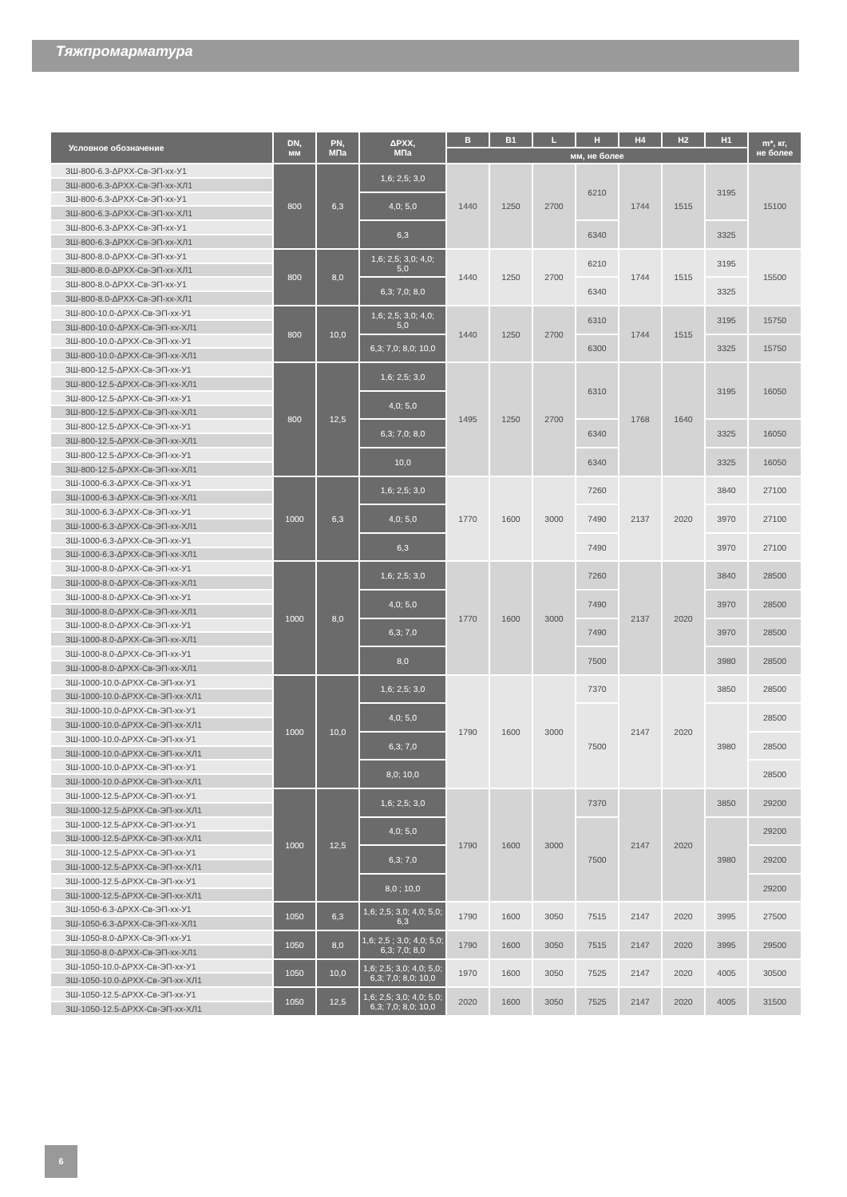Тяжпромарматура
| Условное обозначение | DN, мм | PN, МПа | ΔPXX, МПа | B | B1 | L | H | H4 | H2 | H1 | m*, кг, не более |
| --- | --- | --- | --- | --- | --- | --- | --- | --- | --- | --- | --- |
| | | | | мм, не более | | | | | | | |
| ЗШ-800-6.3-ΔPXX-Св-ЭП-хх-У1 | 800 | 6,3 | 1,6; 2,5; 3,0 | 1440 | 1250 | 2700 | 6210 | 1744 | 1515 | 3195 | 15100 |
| ЗШ-800-6.3-ΔPXX-Св-ЭП-хх-ХЛ1 | | | | | | | | | | | |
| ЗШ-800-6.3-ΔPXX-Св-ЭП-хх-У1 | | | 4,0; 5,0 | | | | | | | | |
| ЗШ-800-6.3-ΔPXX-Св-ЭП-хх-ХЛ1 | | | | | | | | | | | |
| ЗШ-800-6.3-ΔPXX-Св-ЭП-хх-У1 | | | 6,3 | | | | 6340 | | | 3325 | |
| ЗШ-800-6.3-ΔPXX-Св-ЭП-хх-ХЛ1 | | | | | | | | | | | |
| ЗШ-800-8.0-ΔPXX-Св-ЭП-хх-У1 | 800 | 8,0 | 1,6; 2,5; 3,0; 4,0; 5,0 | 1440 | 1250 | 2700 | 6210 | 1744 | 1515 | 3195 | 15500 |
| ЗШ-800-8.0-ΔPXX-Св-ЭП-хх-ХЛ1 | | | | | | | | | | | |
| ЗШ-800-8.0-ΔPXX-Св-ЭП-хх-У1 | | | 6,3; 7,0; 8,0 | | | | 6340 | | | 3325 | |
| ЗШ-800-8.0-ΔPXX-Св-ЭП-хх-ХЛ1 | | | | | | | | | | | |
| ЗШ-800-10.0-ΔPXX-Св-ЭП-хх-У1 | 800 | 10,0 | 1,6; 2,5; 3,0; 4,0; 5,0 | 1440 | 1250 | 2700 | 6310 | 1744 | 1515 | 3195 | 15750 |
| ЗШ-800-10.0-ΔPXX-Св-ЭП-хх-ХЛ1 | | | | | | | | | | | |
| ЗШ-800-10.0-ΔPXX-Св-ЭП-хх-У1 | | | 6,3; 7,0; 8,0; 10,0 | | | | 6300 | | | 3325 | 15750 |
| ЗШ-800-10.0-ΔPXX-Св-ЭП-хх-ХЛ1 | | | | | | | | | | | |
| ЗШ-800-12.5-ΔPXX-Св-ЭП-хх-У1 | 800 | 12,5 | 1,6; 2,5; 3,0 | 1495 | 1250 | 2700 | 6310 | 1768 | 1640 | 3195 | 16050 |
| ЗШ-800-12.5-ΔPXX-Св-ЭП-хх-ХЛ1 | | | | | | | | | | | |
| ЗШ-800-12.5-ΔPXX-Св-ЭП-хх-У1 | | | 4,0; 5,0 | | | | | | | | |
| ЗШ-800-12.5-ΔPXX-Св-ЭП-хх-ХЛ1 | | | | | | | | | | | |
| ЗШ-800-12.5-ΔPXX-Св-ЭП-хх-У1 | | | 6,3; 7,0; 8,0 | | | | 6340 | | | 3325 | 16050 |
| ЗШ-800-12.5-ΔPXX-Св-ЭП-хх-ХЛ1 | | | | | | | | | | | |
| ЗШ-800-12.5-ΔPXX-Св-ЭП-хх-У1 | | | 10,0 | | | | 6340 | | | 3325 | 16050 |
| ЗШ-800-12.5-ΔPXX-Св-ЭП-хх-ХЛ1 | | | | | | | | | | | |
| ЗШ-1000-6.3-ΔPXX-Св-ЭП-хх-У1 | 1000 | 6,3 | 1,6; 2,5; 3,0 | 1770 | 1600 | 3000 | 7260 | 2137 | 2020 | 3840 | 27100 |
| ЗШ-1000-6.3-ΔPXX-Св-ЭП-хх-ХЛ1 | | | | | | | | | | | |
| ЗШ-1000-6.3-ΔPXX-Св-ЭП-хх-У1 | | | 4,0; 5,0 | | | | 7490 | | | 3970 | 27100 |
| ЗШ-1000-6.3-ΔPXX-Св-ЭП-хх-ХЛ1 | | | | | | | | | | | |
| ЗШ-1000-6.3-ΔPXX-Св-ЭП-хх-У1 | | | 6,3 | | | | 7490 | | | 3970 | 27100 |
| ЗШ-1000-6.3-ΔPXX-Св-ЭП-хх-ХЛ1 | | | | | | | | | | | |
| ЗШ-1000-8.0-ΔPXX-Св-ЭП-хх-У1 | 1000 | 8,0 | 1,6; 2,5; 3,0 | 1770 | 1600 | 3000 | 7260 | 2137 | 2020 | 3840 | 28500 |
| ЗШ-1000-8.0-ΔPXX-Св-ЭП-хх-ХЛ1 | | | | | | | | | | | |
| ЗШ-1000-8.0-ΔPXX-Св-ЭП-хх-У1 | | | 4,0; 5,0 | | | | 7490 | | | 3970 | 28500 |
| ЗШ-1000-8.0-ΔPXX-Св-ЭП-хх-ХЛ1 | | | | | | | | | | | |
| ЗШ-1000-8.0-ΔPXX-Св-ЭП-хх-У1 | | | 6,3; 7,0 | | | | 7490 | | | 3970 | 28500 |
| ЗШ-1000-8.0-ΔPXX-Св-ЭП-хх-ХЛ1 | | | | | | | | | | | |
| ЗШ-1000-8.0-ΔPXX-Св-ЭП-хх-У1 | | | 8,0 | | | | 7500 | | | 3980 | 28500 |
| ЗШ-1000-8.0-ΔPXX-Св-ЭП-хх-ХЛ1 | | | | | | | | | | | |
| ЗШ-1000-10.0-ΔPXX-Св-ЭП-хх-У1 | 1000 | 10,0 | 1,6; 2,5; 3,0 | 1790 | 1600 | 3000 | 7370 | 2147 | 2020 | 3850 | 28500 |
| ЗШ-1000-10.0-ΔPXX-Св-ЭП-хх-ХЛ1 | | | | | | | | | | | |
| ЗШ-1000-10.0-ΔPXX-Св-ЭП-хх-У1 | | | 4,0; 5,0 | | | | 7500 | | | 3980 | 28500 |
| ЗШ-1000-10.0-ΔPXX-Св-ЭП-хх-ХЛ1 | | | | | | | | | | | |
| ЗШ-1000-10.0-ΔPXX-Св-ЭП-хх-У1 | | | 6,3; 7,0 | | | | | | | | 28500 |
| ЗШ-1000-10.0-ΔPXX-Св-ЭП-хх-ХЛ1 | | | | | | | | | | | |
| ЗШ-1000-10.0-ΔPXX-Св-ЭП-хх-У1 | | | 8,0; 10,0 | | | | | | | | 28500 |
| ЗШ-1000-10.0-ΔPXX-Св-ЭП-хх-ХЛ1 | | | | | | | | | | | |
| ЗШ-1000-12.5-ΔPXX-Св-ЭП-хх-У1 | 1000 | 12,5 | 1,6; 2,5; 3,0 | 1790 | 1600 | 3000 | 7370 | 2147 | 2020 | 3850 | 29200 |
| ЗШ-1000-12.5-ΔPXX-Св-ЭП-хх-ХЛ1 | | | | | | | | | | | |
| ЗШ-1000-12.5-ΔPXX-Св-ЭП-хх-У1 | | | 4,0; 5,0 | | | | 7500 | | | 3980 | 29200 |
| ЗШ-1000-12.5-ΔPXX-Св-ЭП-хх-ХЛ1 | | | | | | | | | | | |
| ЗШ-1000-12.5-ΔPXX-Св-ЭП-хх-У1 | | | 6,3; 7,0 | | | | | | | | 29200 |
| ЗШ-1000-12.5-ΔPXX-Св-ЭП-хх-ХЛ1 | | | | | | | | | | | |
| ЗШ-1000-12.5-ΔPXX-Св-ЭП-хх-У1 | | | 8,0 ; 10,0 | | | | | | | | 29200 |
| ЗШ-1000-12.5-ΔPXX-Св-ЭП-хх-ХЛ1 | | | | | | | | | | | |
| ЗШ-1050-6.3-ΔPXX-Св-ЭП-хх-У1 | 1050 | 6,3 | 1,6; 2,5; 3,0; 4,0; 5,0; 6,3 | 1790 | 1600 | 3050 | 7515 | 2147 | 2020 | 3995 | 27500 |
| ЗШ-1050-6.3-ΔPXX-Св-ЭП-хх-ХЛ1 | | | | | | | | | | | |
| ЗШ-1050-8.0-ΔPXX-Св-ЭП-хх-У1 | 1050 | 8,0 | 1,6; 2,5 ; 3,0; 4,0; 5,0; 6,3; 7,0; 8,0 | 1790 | 1600 | 3050 | 7515 | 2147 | 2020 | 3995 | 29500 |
| ЗШ-1050-8.0-ΔPXX-Св-ЭП-хх-ХЛ1 | | | | | | | | | | | |
| ЗШ-1050-10.0-ΔPXX-Св-ЭП-хх-У1 | 1050 | 10,0 | 1,6; 2,5; 3,0; 4,0; 5,0; 6,3; 7,0; 8,0; 10,0 | 1970 | 1600 | 3050 | 7525 | 2147 | 2020 | 4005 | 30500 |
| ЗШ-1050-10.0-ΔPXX-Св-ЭП-хх-ХЛ1 | | | | | | | | | | | |
| ЗШ-1050-12.5-ΔPXX-Св-ЭП-хх-У1 | 1050 | 12,5 | 1,6; 2,5; 3,0; 4,0; 5,0; 6,3; 7,0; 8,0; 10,0 | 2020 | 1600 | 3050 | 7525 | 2147 | 2020 | 4005 | 31500 |
| ЗШ-1050-12.5-ΔPXX-Св-ЭП-хх-ХЛ1 | | | | | | | | | | | |
6